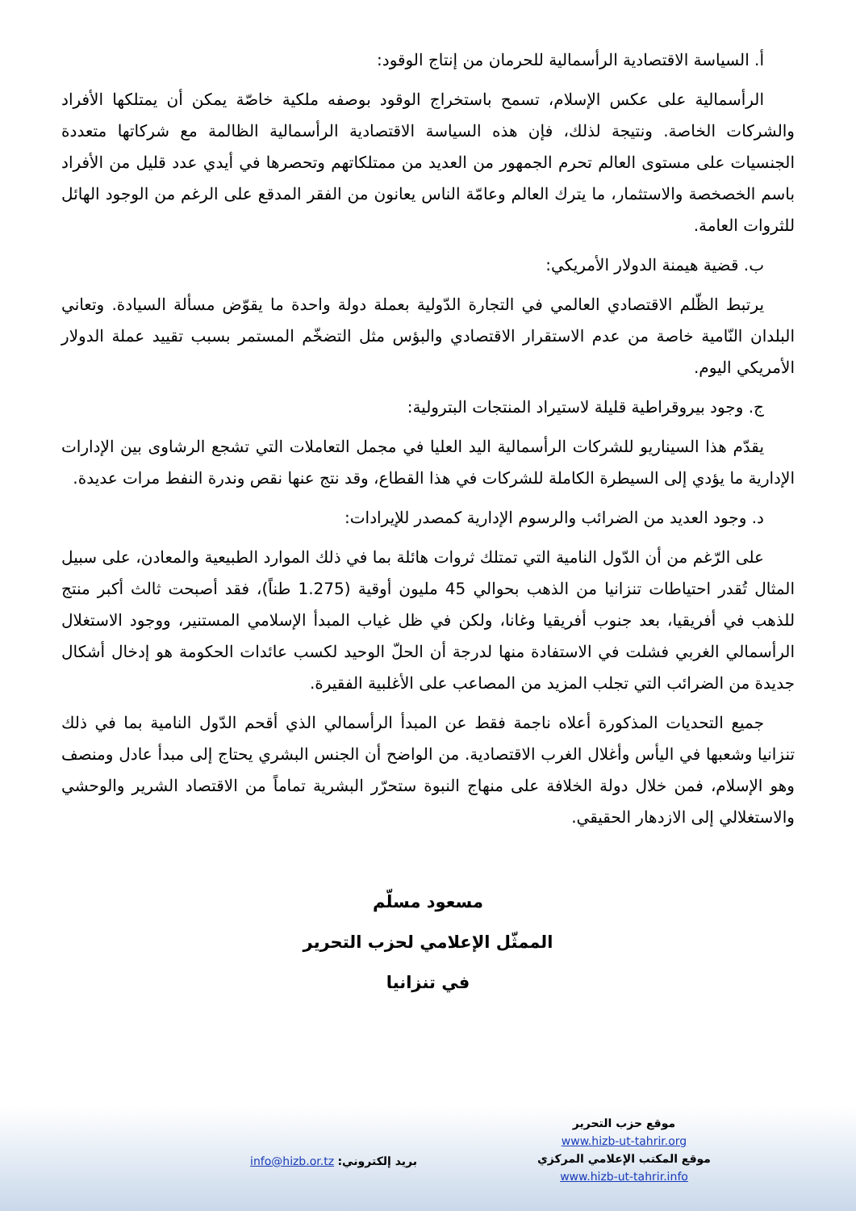أ. السياسة الاقتصادية الرأسمالية للحرمان من إنتاج الوقود:
الرأسمالية على عكس الإسلام، تسمح باستخراج الوقود بوصفه ملكية خاصّة يمكن أن يمتلكها الأفراد والشركات الخاصة. ونتيجة لذلك، فإن هذه السياسة الاقتصادية الرأسمالية الظالمة مع شركاتها متعددة الجنسيات على مستوى العالم تحرم الجمهور من العديد من ممتلكاتهم وتحصرها في أيدي عدد قليل من الأفراد باسم الخصخصة والاستثمار، ما يترك العالم وعامّة الناس يعانون من الفقر المدقع على الرغم من الوجود الهائل للثروات العامة.
ب. قضية هيمنة الدولار الأمريكي:
يرتبط الظّلم الاقتصادي العالمي في التجارة الدّولية بعملة دولة واحدة ما يقوّض مسألة السيادة. وتعاني البلدان النّامية خاصة من عدم الاستقرار الاقتصادي والبؤس مثل التضخّم المستمر بسبب تقييد عملة الدولار الأمريكي اليوم.
ج. وجود بيروقراطية قليلة لاستيراد المنتجات البترولية:
يقدّم هذا السيناريو للشركات الرأسمالية اليد العليا في مجمل التعاملات التي تشجع الرشاوى بين الإدارات الإدارية ما يؤدي إلى السيطرة الكاملة للشركات في هذا القطاع، وقد نتج عنها نقص وندرة النفط مرات عديدة.
د. وجود العديد من الضرائب والرسوم الإدارية كمصدر للإيرادات:
على الرّغم من أن الدّول النامية التي تمتلك ثروات هائلة بما في ذلك الموارد الطبيعية والمعادن، على سبيل المثال تُقدر احتياطات تنزانيا من الذهب بحوالي 45 مليون أوقية (1.275 طناً)، فقد أصبحت ثالث أكبر منتج للذهب في أفريقيا، بعد جنوب أفريقيا وغانا، ولكن في ظل غياب المبدأ الإسلامي المستنير، ووجود الاستغلال الرأسمالي الغربي فشلت في الاستفادة منها لدرجة أن الحلّ الوحيد لكسب عائدات الحكومة هو إدخال أشكال جديدة من الضرائب التي تجلب المزيد من المصاعب على الأغلبية الفقيرة.
جميع التحديات المذكورة أعلاه ناجمة فقط عن المبدأ الرأسمالي الذي أقحم الدّول النامية بما في ذلك تنزانيا وشعبها في اليأس وأغلال الغرب الاقتصادية. من الواضح أن الجنس البشري يحتاج إلى مبدأ عادل ومنصف وهو الإسلام، فمن خلال دولة الخلافة على منهاج النبوة ستحرّر البشرية تماماً من الاقتصاد الشرير والوحشي والاستغلالي إلى الازدهار الحقيقي.
مسعود مسلّم
الممثّل الإعلامي لحزب التحرير
في تنزانيا
موقع حزب التحرير
www.hizb-ut-tahrir.org
موقع المكتب الإعلامي المركزي
www.hizb-ut-tahrir.info
بريد إلكتروني: info@hizb.or.tz